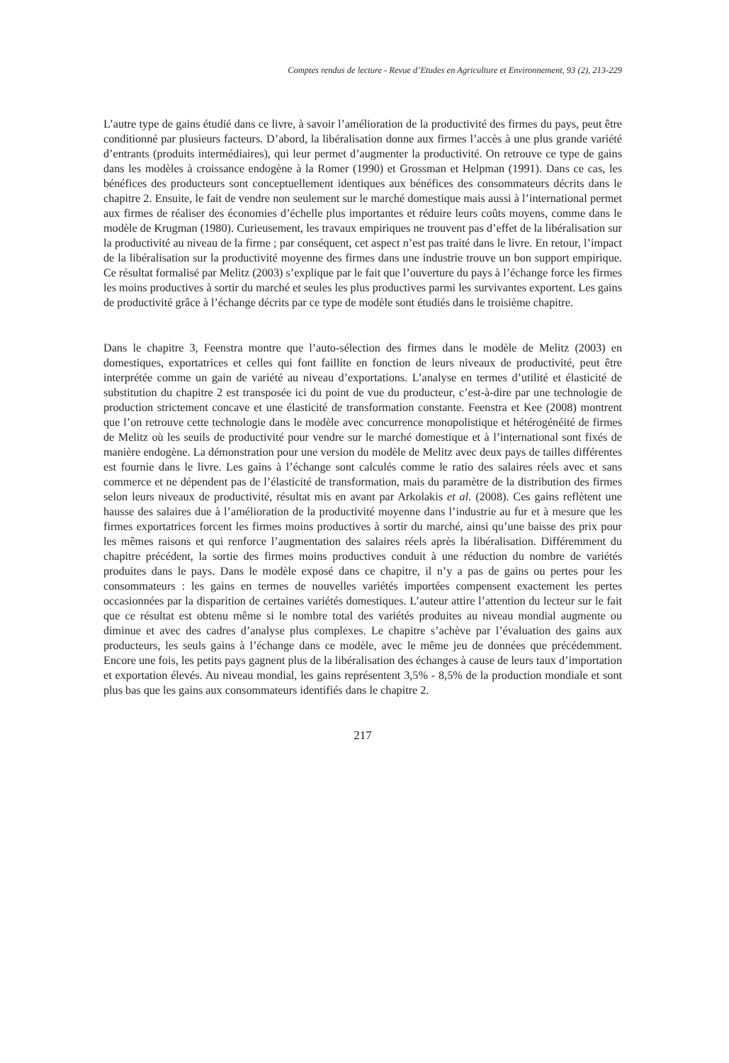Comptes rendus de lecture - Revue d’Etudes en Agriculture et Environnement, 93 (2), 213-229
L’autre type de gains étudié dans ce livre, à savoir l’amélioration de la productivité des firmes du pays, peut être conditionné par plusieurs facteurs. D’abord, la libéralisation donne aux firmes l’accès à une plus grande variété d’entrants (produits intermédiaires), qui leur permet d’augmenter la productivité. On retrouve ce type de gains dans les modèles à croissance endogène à la Romer (1990) et Grossman et Helpman (1991). Dans ce cas, les bénéfices des producteurs sont conceptuellement identiques aux bénéfices des consommateurs décrits dans le chapitre 2. Ensuite, le fait de vendre non seulement sur le marché domestique mais aussi à l’international permet aux firmes de réaliser des économies d’échelle plus importantes et réduire leurs coûts moyens, comme dans le modèle de Krugman (1980). Curieusement, les travaux empiriques ne trouvent pas d’effet de la libéralisation sur la productivité au niveau de la firme ; par conséquent, cet aspect n’est pas traité dans le livre. En retour, l’impact de la libéralisation sur la productivité moyenne des firmes dans une industrie trouve un bon support empirique. Ce résultat formalisé par Melitz (2003) s’explique par le fait que l’ouverture du pays à l’échange force les firmes les moins productives à sortir du marché et seules les plus productives parmi les survivantes exportent. Les gains de productivité grâce à l’échange décrits par ce type de modèle sont étudiés dans le troisième chapitre.
Dans le chapitre 3, Feenstra montre que l’auto-sélection des firmes dans le modèle de Melitz (2003) en domestiques, exportatrices et celles qui font faillite en fonction de leurs niveaux de productivité, peut être interprétée comme un gain de variété au niveau d’exportations. L’analyse en termes d’utilité et élasticité de substitution du chapitre 2 est transposée ici du point de vue du producteur, c’est-à-dire par une technologie de production strictement concave et une élasticité de transformation constante. Feenstra et Kee (2008) montrent que l’on retrouve cette technologie dans le modèle avec concurrence monopolistique et hétérogénéité de firmes de Melitz où les seuils de productivité pour vendre sur le marché domestique et à l’international sont fixés de manière endogène. La démonstration pour une version du modèle de Melitz avec deux pays de tailles différentes est fournie dans le livre. Les gains à l’échange sont calculés comme le ratio des salaires réels avec et sans commerce et ne dépendent pas de l’élasticité de transformation, mais du paramètre de la distribution des firmes selon leurs niveaux de productivité, résultat mis en avant par Arkolakis et al. (2008). Ces gains reflètent une hausse des salaires due à l’amélioration de la productivité moyenne dans l’industrie au fur et à mesure que les firmes exportatrices forcent les firmes moins productives à sortir du marché, ainsi qu’une baisse des prix pour les mêmes raisons et qui renforce l’augmentation des salaires réels après la libéralisation. Différemment du chapitre précédent, la sortie des firmes moins productives conduit à une réduction du nombre de variétés produites dans le pays. Dans le modèle exposé dans ce chapitre, il n’y a pas de gains ou pertes pour les consommateurs : les gains en termes de nouvelles variétés importées compensent exactement les pertes occasionnées par la disparition de certaines variétés domestiques. L’auteur attire l’attention du lecteur sur le fait que ce résultat est obtenu même si le nombre total des variétés produites au niveau mondial augmente ou diminue et avec des cadres d’analyse plus complexes. Le chapitre s’achève par l’évaluation des gains aux producteurs, les seuls gains à l’échange dans ce modèle, avec le même jeu de données que précédemment. Encore une fois, les petits pays gagnent plus de la libéralisation des échanges à cause de leurs taux d’importation et exportation élevés. Au niveau mondial, les gains représentent 3,5% - 8,5% de la production mondiale et sont plus bas que les gains aux consommateurs identifiés dans le chapitre 2.
217